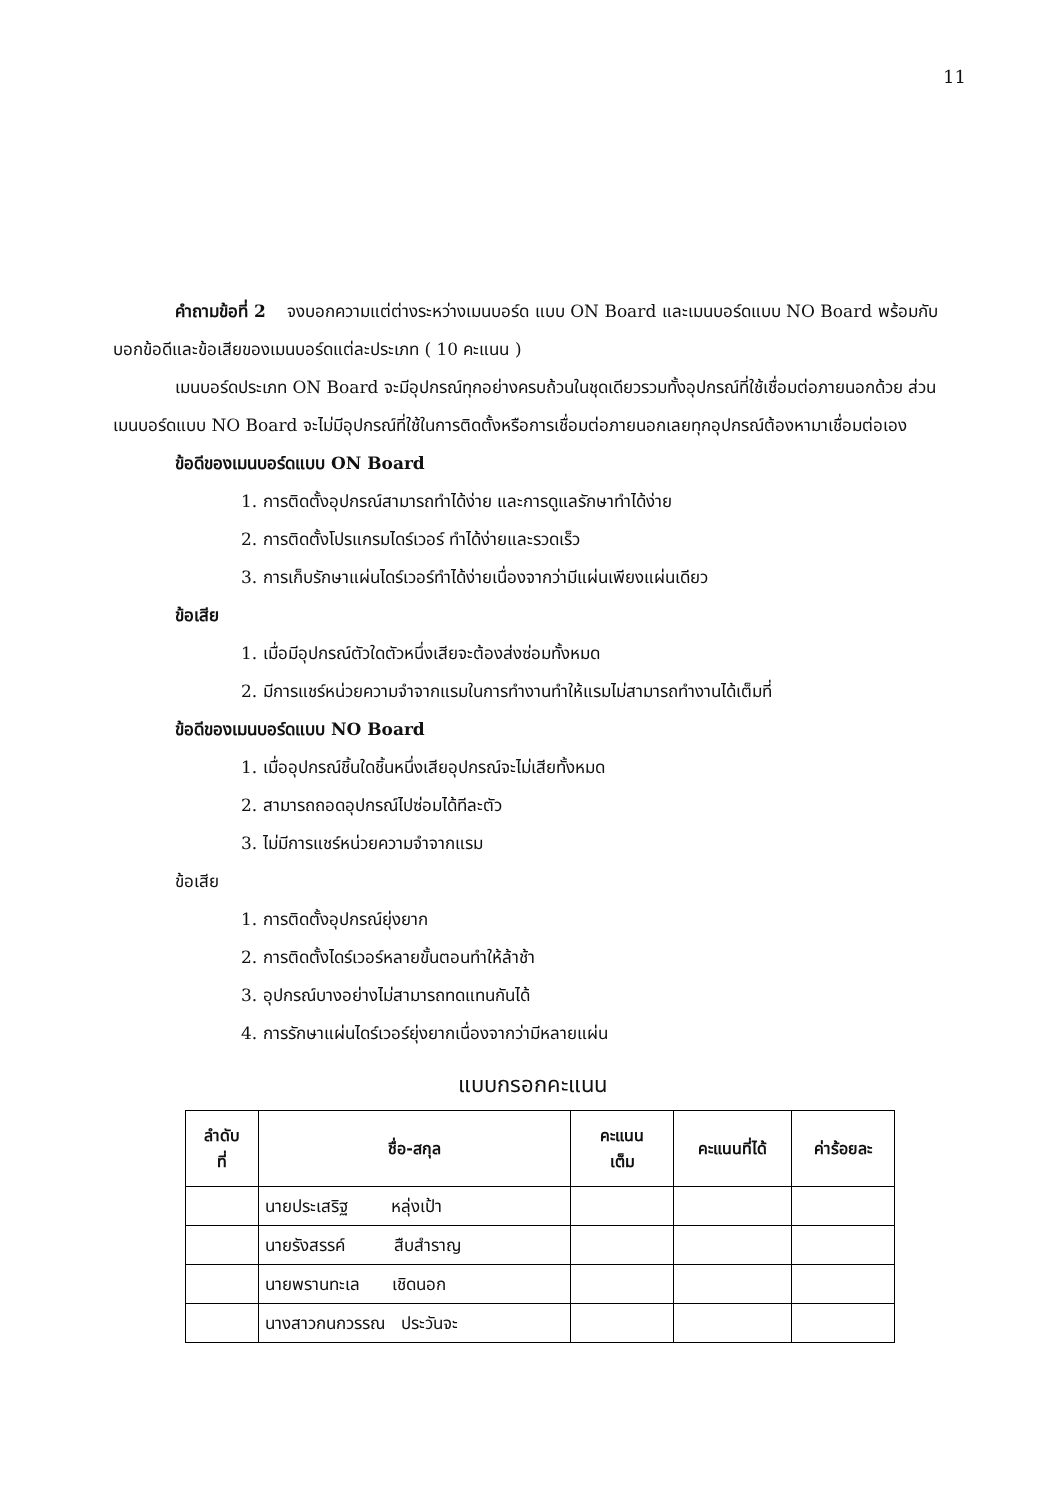11
คำถามข้อที่ 2 จงบอกความแต่ต่างระหว่างเมนบอร์ด แบบ ON Board และเมนบอร์ดแบบ NO Board พร้อมกับบอกข้อดีและข้อเสียของเมนบอร์ดแต่ละประเภท ( 10 คะแนน )
เมนบอร์ดประเภท ON Board จะมีอุปกรณ์ทุกอย่างครบถ้วนในชุดเดียวรวมทั้งอุปกรณ์ที่ใช้เชื่อมต่อภายนอกด้วย ส่วนเมนบอร์ดแบบ NO Board จะไม่มีอุปกรณ์ที่ใช้ในการติดตั้งหรือการเชื่อมต่อภายนอกเลยทุกอุปกรณ์ต้องหามาเชื่อมต่อเอง
ข้อดีของเมนบอร์ดแบบ ON Board
1. การติดตั้งอุปกรณ์สามารถทำได้ง่าย และการดูแลรักษาทำได้ง่าย
2. การติดตั้งโปรแกรมไดร์เวอร์ ทำได้ง่ายและรวดเร็ว
3. การเก็บรักษาแผ่นไดร์เวอร์ทำได้ง่ายเนื่องจากว่ามีแผ่นเพียงแผ่นเดียว
ข้อเสีย
1. เมื่อมีอุปกรณ์ตัวใดตัวหนึ่งเสียจะต้องส่งซ่อมทั้งหมด
2. มีการแชร์หน่วยความจำจากแรมในการทำงานทำให้แรมไม่สามารถทำงานได้เต็มที่
ข้อดีของเมนบอร์ดแบบ NO Board
1. เมื่ออุปกรณ์ชิ้นใดชิ้นหนึ่งเสียอุปกรณ์จะไม่เสียทั้งหมด
2. สามารถถอดอุปกรณ์ไปซ่อมได้ทีละตัว
3. ไม่มีการแชร์หน่วยความจำจากแรม
ข้อเสีย
1. การติดตั้งอุปกรณ์ยุ่งยาก
2. การติดตั้งไดร์เวอร์หลายขั้นตอนทำให้ล้าช้า
3. อุปกรณ์บางอย่างไม่สามารถทดแทนกันได้
4. การรักษาแผ่นไดร์เวอร์ยุ่งยากเนื่องจากว่ามีหลายแผ่น
แบบกรอกคะแนน
| ลำดับ ที่ | ชื่อ-สกุล | คะแนน เต็ม | คะแนนที่ได้ | ค่าร้อยละ |
| --- | --- | --- | --- | --- |
| | นายประเสริฐ หลุ่งเป้า | | | |
| | นายรังสรรค์ สืบสำราญ | | | |
| | นายพรานทะเล เชิดนอก | | | |
| | นางสาวกนกวรรณ ประวันจะ | | | |